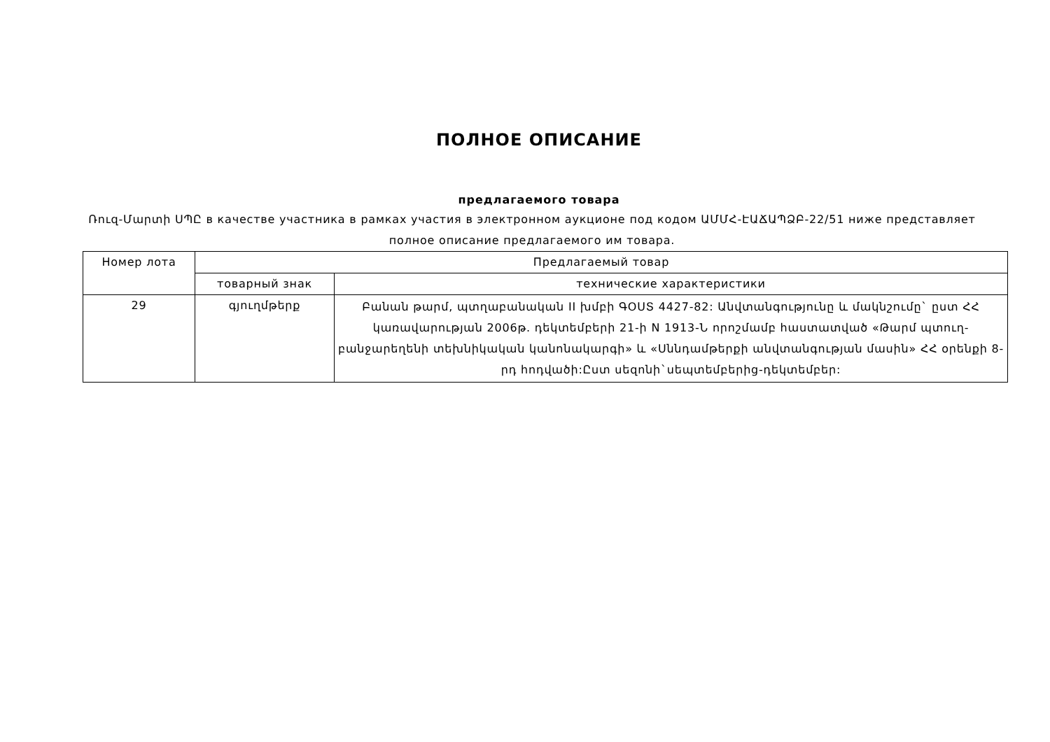ПОЛНОЕ ОПИСАНИЕ
предлагаемого товара
Ռուզ-Մարտի ՍՊԸ в качестве участника в рамках участия в электронном аукционе под кодом ԱՄՄՀ-ԷԱՃԱՊՁԲ-22/51 ниже представляет полное описание предлагаемого им товара.
| Номер лота | Предлагаемый товар | |
| --- | --- | --- |
| | товарный знак | технические характеристики |
| 29 | գյուղմթերք | Բանան թարմ, պտղաբանական II խմբի ԳՕՍՏ 4427-82: Անվտանգությունը և մակնշումը` ըստ ՀՀ կառավարության 2006թ. դեկտեմբերի 21-ի N 1913-Ն որոշմամբ հաստատված «Թարմ պտուղ-բանջարեղենի տեխնիկական կանոնակարգի» և «Սննդամթերքի անվտանգության մասին» ՀՀ օրենքի 8-րդ հոդվածի:Ըստ սեզոնի`սեպտեմբերից-դեկտեմբեր: |